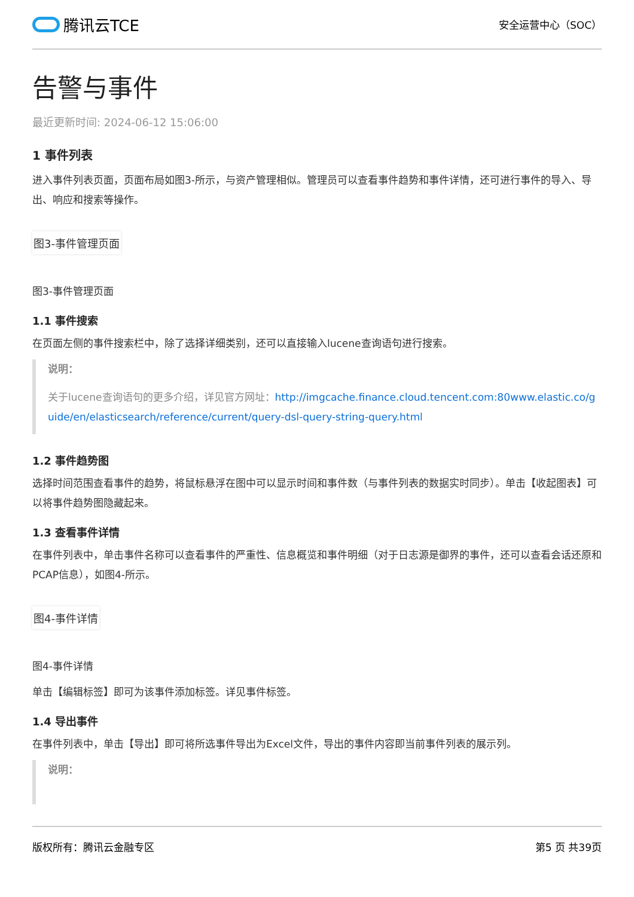腾讯云TCE
安全运营中心（SOC）
告警与事件
最近更新时间: 2024-06-12 15:06:00
1 事件列表
进入事件列表页面，页面布局如图3-所示，与资产管理相似。管理员可以查看事件趋势和事件详情，还可进行事件的导入、导出、响应和搜索等操作。
图3-事件管理页面
图3-事件管理页面
1.1 事件搜索
在页面左侧的事件搜索栏中，除了选择详细类别，还可以直接输入lucene查询语句进行搜索。
说明：
关于lucene查询语句的更多介绍，详见官方网址：http://imgcache.finance.cloud.tencent.com:80www.elastic.co/guide/en/elasticsearch/reference/current/query-dsl-query-string-query.html
1.2 事件趋势图
选择时间范围查看事件的趋势，将鼠标悬浮在图中可以显示时间和事件数（与事件列表的数据实时同步）。单击【收起图表】可以将事件趋势图隐藏起来。
1.3 查看事件详情
在事件列表中，单击事件名称可以查看事件的严重性、信息概览和事件明细（对于日志源是御界的事件，还可以查看会话还原和PCAP信息），如图4-所示。
图4-事件详情
图4-事件详情
单击【编辑标签】即可为该事件添加标签。详见事件标签。
1.4 导出事件
在事件列表中，单击【导出】即可将所选事件导出为Excel文件，导出的事件内容即当前事件列表的展示列。
说明：
版权所有：腾讯云金融专区 第5 页 共39页